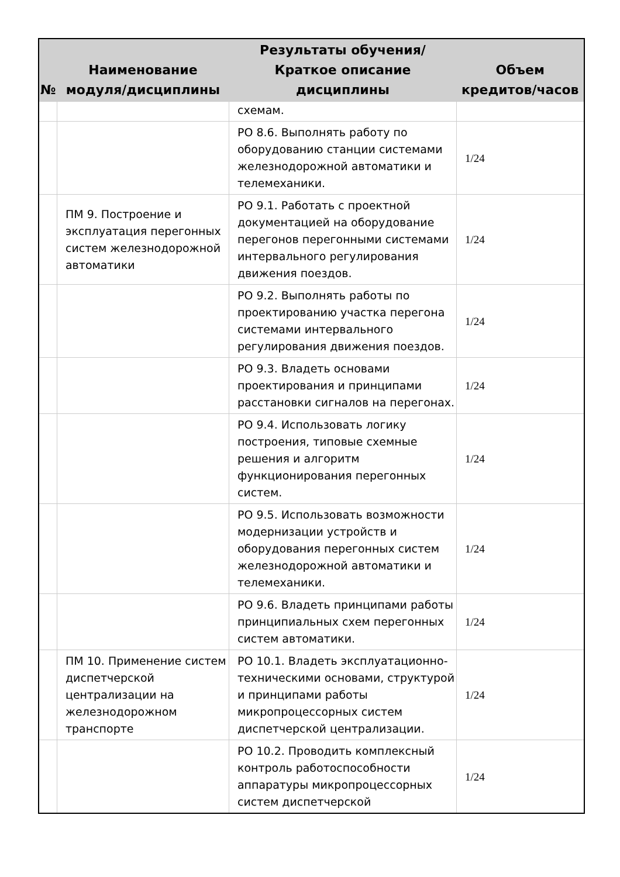| № | Наименование модуля/дисциплины | Результаты обучения/Краткое описание дисциплины | Объем кредитов/часов |
| --- | --- | --- | --- |
| | | схемам. | |
| | | РО 8.6. Выполнять работу по оборудованию станции системами железнодорожной автоматики и телемеханики. | 1/24 |
| | ПМ 9. Построение и эксплуатация перегонных систем железнодорожной автоматики | РО 9.1. Работать с проектной документацией на оборудование перегонов перегонными системами интервального регулирования движения поездов. | 1/24 |
| | | РО 9.2. Выполнять работы по проектированию участка перегона системами интервального регулирования движения поездов. | 1/24 |
| | | РО 9.3. Владеть основами проектирования и принципами расстановки сигналов на перегонах. | 1/24 |
| | | РО 9.4. Использовать логику построения, типовые схемные решения и алгоритм функционирования перегонных систем. | 1/24 |
| | | РО 9.5. Использовать возможности модернизации устройств и оборудования перегонных систем железнодорожной автоматики и телемеханики. | 1/24 |
| | | РО 9.6. Владеть принципами работы принципиальных схем перегонных систем автоматики. | 1/24 |
| | ПМ 10. Применение систем диспетчерской централизации на железнодорожном транспорте | РО 10.1. Владеть эксплуатационно-техническими основами, структурой и принципами работы микропроцессорных систем диспетчерской централизации. | 1/24 |
| | | РО 10.2. Проводить комплексный контроль работоспособности аппаратуры микропроцессорных систем диспетчерской | 1/24 |